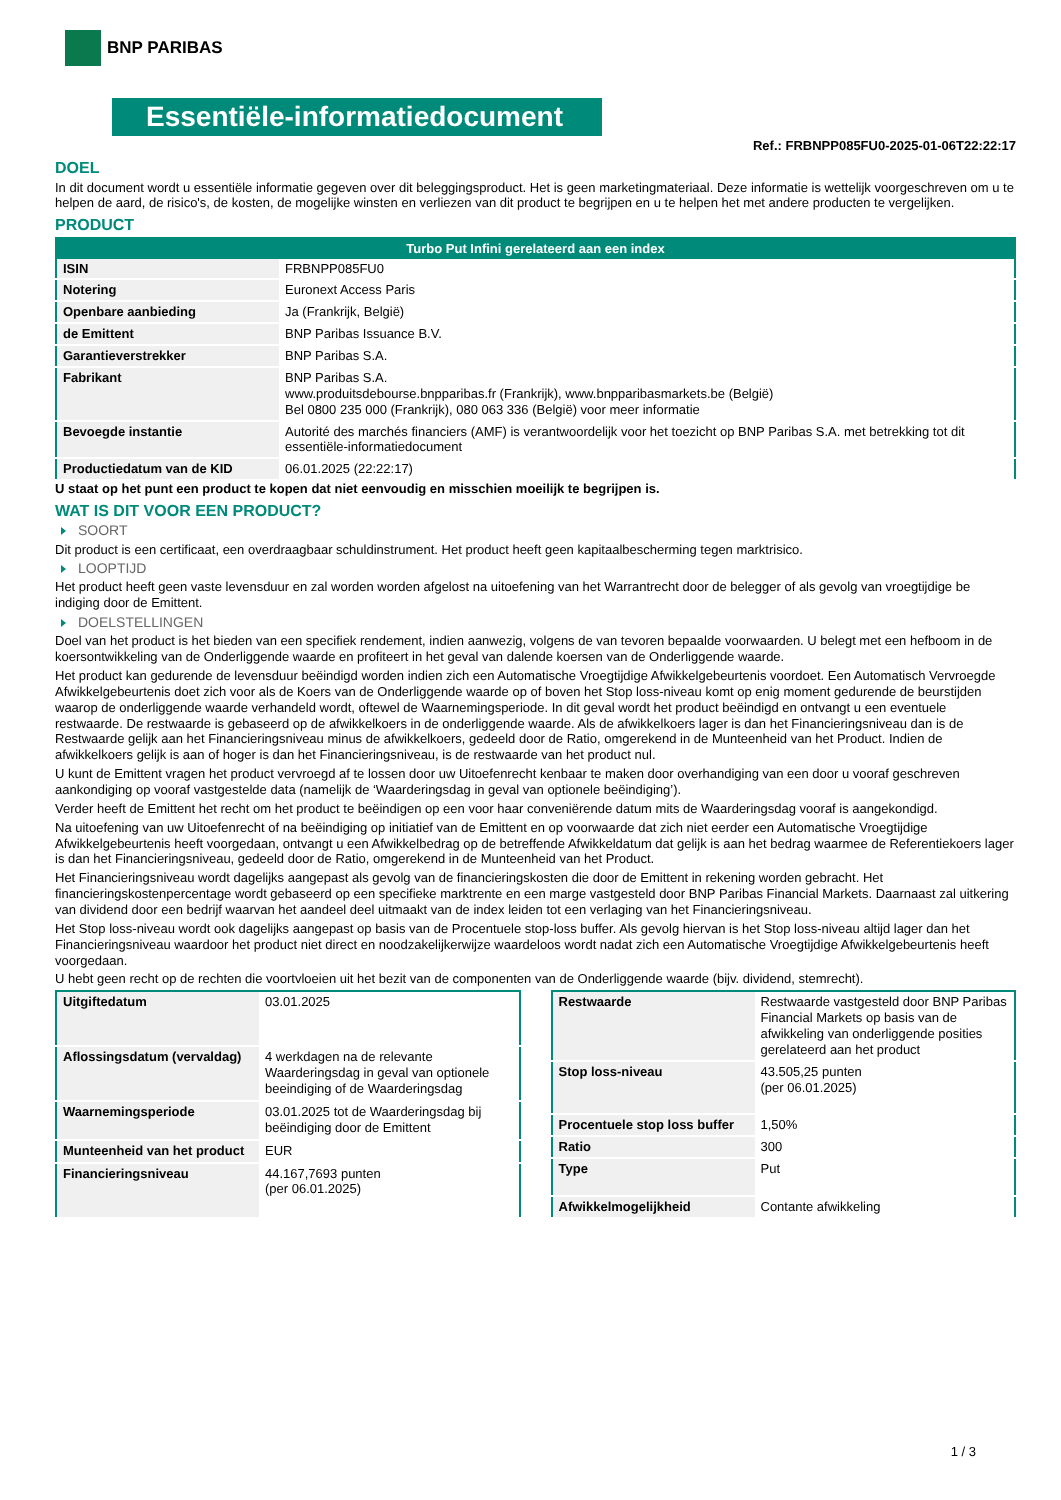BNP PARIBAS
Essentiële-informatiedocument
Ref.: FRBNPP085FU0-2025-01-06T22:22:17
DOEL
In dit document wordt u essentiële informatie gegeven over dit beleggingsproduct. Het is geen marketingmateriaal. Deze informatie is wettelijk voorgeschreven om u te helpen de aard, de risico's, de kosten, de mogelijke winsten en verliezen van dit product te begrijpen en u te helpen het met andere producten te vergelijken.
PRODUCT
| Turbo Put Infini gerelateerd aan een index | |
| --- | --- |
| ISIN | FRBNPP085FU0 |
| Notering | Euronext Access Paris |
| Openbare aanbieding | Ja (Frankrijk, België) |
| de Emittent | BNP Paribas Issuance B.V. |
| Garantieverstrekker | BNP Paribas S.A. |
| Fabrikant | BNP Paribas S.A. www.produitsdebourse.bnpparibas.fr (Frankrijk), www.bnpparibasmarkets.be (België) Bel 0800 235 000 (Frankrijk), 080 063 336 (België) voor meer informatie |
| Bevoegde instantie | Autorité des marchés financiers (AMF) is verantwoordelijk voor het toezicht op BNP Paribas S.A. met betrekking tot dit essentiële-informatiedocument |
| Productiedatum van de KID | 06.01.2025 (22:22:17) |
U staat op het punt een product te kopen dat niet eenvoudig en misschien moeilijk te begrijpen is.
WAT IS DIT VOOR EEN PRODUCT?
SOORT
Dit product is een certificaat, een overdraagbaar schuldinstrument. Het product heeft geen kapitaalbescherming tegen marktrisico.
LOOPTIJD
Het product heeft geen vaste levensduur en zal worden worden afgelost na uitoefening van het Warrantrecht door de belegger of als gevolg van vroegtijdige be indiging door de Emittent.
DOELSTELLINGEN
Doel van het product is het bieden van een specifiek rendement, indien aanwezig, volgens de van tevoren bepaalde voorwaarden. U belegt met een hefboom in de koersontwikkeling van de Onderliggende waarde en profiteert in het geval van dalende koersen van de Onderliggende waarde.
Het product kan gedurende de levensduur beëindigd worden indien zich een Automatische Vroegtijdige Afwikkelgebeurtenis voordoet. Een Automatisch Vervroegde Afwikkelgebeurtenis doet zich voor als de Koers van de Onderliggende waarde op of boven het Stop loss-niveau komt op enig moment gedurende de beurstijden waarop de onderliggende waarde verhandeld wordt, oftewel de Waarnemingsperiode. In dit geval wordt het product beëindigd en ontvangt u een eventuele restwaarde. De restwaarde is gebaseerd op de afwikkelkoers in de onderliggende waarde. Als de afwikkelkoers lager is dan het Financieringsniveau dan is de Restwaarde gelijk aan het Financieringsniveau minus de afwikkelkoers, gedeeld door de Ratio, omgerekend in de Munteenheid van het Product. Indien de afwikkelkoers gelijk is aan of hoger is dan het Financieringsniveau, is de restwaarde van het product nul.
U kunt de Emittent vragen het product vervroegd af te lossen door uw Uitoefenrecht kenbaar te maken door overhandiging van een door u vooraf geschreven aankondiging op vooraf vastgestelde data (namelijk de ‘Waarderingsdag in geval van optionele beëindiging’).
Verder heeft de Emittent het recht om het product te beëindigen op een voor haar conveniërende datum mits de Waarderingsdag vooraf is aangekondigd.
Na uitoefening van uw Uitoefenrecht of na beëindiging op initiatief van de Emittent en op voorwaarde dat zich niet eerder een Automatische Vroegtijdige Afwikkelgebeurtenis heeft voorgedaan, ontvangt u een Afwikkelbedrag op de betreffende Afwikkeldatum dat gelijk is aan het bedrag waarmee de Referentiekoers lager is dan het Financieringsniveau, gedeeld door de Ratio, omgerekend in de Munteenheid van het Product.
Het Financieringsniveau wordt dagelijks aangepast als gevolg van de financieringskosten die door de Emittent in rekening worden gebracht. Het financieringskostenpercentage wordt gebaseerd op een specifieke marktrente en een marge vastgesteld door BNP Paribas Financial Markets. Daarnaast zal uitkering van dividend door een bedrijf waarvan het aandeel deel uitmaakt van de index leiden tot een verlaging van het Financieringsniveau.
Het Stop loss-niveau wordt ook dagelijks aangepast op basis van de Procentuele stop-loss buffer. Als gevolg hiervan is het Stop loss-niveau altijd lager dan het Financieringsniveau waardoor het product niet direct en noodzakelijkerwijze waardeloos wordt nadat zich een Automatische Vroegtijdige Afwikkelgebeurtenis heeft voorgedaan.
U hebt geen recht op de rechten die voortvloeien uit het bezit van de componenten van de Onderliggende waarde (bijv. dividend, stemrecht).
| Uitgiftedatum | 03.01.2025 |
| Aflossingsdatum (vervaldag) | 4 werkdagen na de relevante Waarderingsdag in geval van optionele beeindiging of de Waarderingsdag |
| Waarnemingsperiode | 03.01.2025 tot de Waarderingsdag bij beëindiging door de Emittent |
| Munteenheid van het product | EUR |
| Financieringsniveau | 44.167,7693 punten (per 06.01.2025) |
| Restwaarde | Restwaarde vastgesteld door BNP Paribas Financial Markets op basis van de afwikkeling van onderliggende posities gerelateerd aan het product |
| Stop loss-niveau | 43.505,25 punten (per 06.01.2025) |
| Procentuele stop loss buffer | 1,50% |
| Ratio | 300 |
| Type | Put |
| Afwikkelmogelijkheid | Contante afwikkeling |
1 / 3